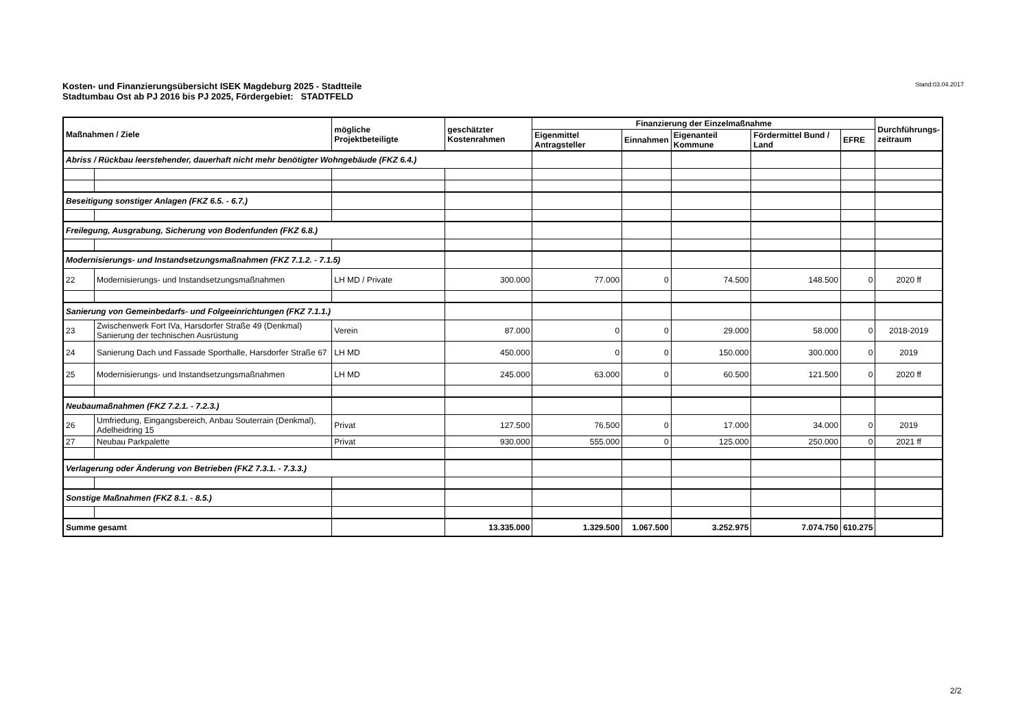Kosten- und Finanzierungsübersicht ISEK Magdeburg 2025 - Stadtteile
Stadtumbau Ost ab PJ 2016 bis PJ 2025, Fördergebiet: STADTFELD
Stand:03.04.2017
| Maßnahmen / Ziele | | mögliche Projektbeteiligte | geschätzter Kostenrahmen | Finanzierung der Einzelmaßnahme | | | | | Durchführungs- zeitraum |
| --- | --- | --- | --- | --- | --- | --- | --- | --- | --- |
| | | | | Eigenmittel Antragsteller | Einnahmen | Eigenanteil Kommune | Fördermittel Bund / Land | EFRE | |
| Abriss / Rückbau leerstehender, dauerhaft nicht mehr benötigter Wohngebäude (FKZ 6.4.) | | | | | | | | | |
| Beseitigung sonstiger Anlagen (FKZ 6.5. - 6.7.) | | | | | | | | | |
| Freilegung, Ausgrabung, Sicherung von Bodenfunden (FKZ 6.8.) | | | | | | | | | |
| Modernisierungs- und Instandsetzungsmaßnahmen (FKZ 7.1.2. - 7.1.5) | | | | | | | | | |
| 22 | Modernisierungs- und Instandsetzungsmaßnahmen | LH MD / Private | 300.000 | 77.000 | 0 | 74.500 | 148.500 | 0 | 2020 ff |
| Sanierung von Gemeinbedarfs- und Folgeeinrichtungen (FKZ 7.1.1.) | | | | | | | | | |
| 23 | Zwischenwerk Fort IVa, Harsdorfer Straße 49 (Denkmal) Sanierung der technischen Ausrüstung | Verein | 87.000 | 0 | 0 | 29.000 | 58.000 | 0 | 2018-2019 |
| 24 | Sanierung Dach und Fassade Sporthalle, Harsdorfer Straße 67 | LH MD | 450.000 | 0 | 0 | 150.000 | 300.000 | 0 | 2019 |
| 25 | Modernisierungs- und Instandsetzungsmaßnahmen | LH MD | 245.000 | 63.000 | 0 | 60.500 | 121.500 | 0 | 2020 ff |
| Neubaumaßnahmen (FKZ 7.2.1. - 7.2.3.) | | | | | | | | | |
| 26 | Umfriedung, Eingangsbereich, Anbau Souterrain (Denkmal), Adelheidring 15 | Privat | 127.500 | 76.500 | 0 | 17.000 | 34.000 | 0 | 2019 |
| 27 | Neubau Parkpalette | Privat | 930.000 | 555.000 | 0 | 125.000 | 250.000 | 0 | 2021 ff |
| Verlagerung oder Änderung von Betrieben (FKZ 7.3.1. - 7.3.3.) | | | | | | | | | |
| Sonstige Maßnahmen (FKZ 8.1. - 8.5.) | | | | | | | | | |
| Summe gesamt | | | 13.335.000 | 1.329.500 | 1.067.500 | 3.252.975 | 7.074.750 | 610.275 | |
2/2